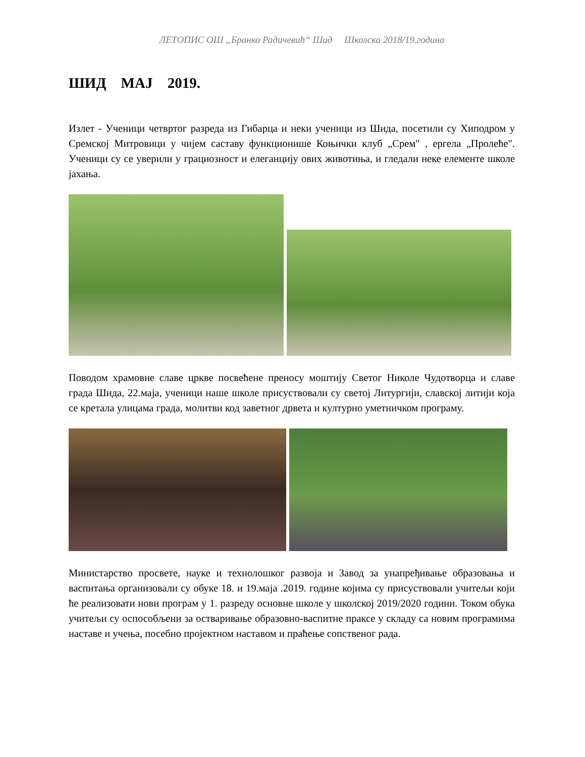ЛЕТОПИС ОШ „Бранко Радичевић“ Шид Школска 2018/19.година
ШИД МАЈ 2019.
Излет - Ученици четвртог разреда из Гибарца и неки ученици из Шида, посетили су Хиподром у Сремској Митровици у чијем саставу функционише Коњички клуб „Срем" , ергела „Пролеће". Ученици су се уверили у грациозност и елеганцију ових животиња, и гледали неке елементе школе јахања.
Поводом храмовне славе цркве посвећене преносу моштију Светог Николе Чудотворца и славе града Шида, 22.маја, ученици наше школе присуствовали су светој Литургији, славској литији која се кретала улицама града, молитви код заветног дрвета и културно уметничком програму.
Министарство просвете, науке и технолошког развоја и Завод за унапређивање образовања и васпитања организовали су обуке 18. и 19.маја .2019. године којима су присуствовали учитељи који ће реализовати нови програм у 1. разреду основне школе у школској 2019/2020 години. Током обука учитељи су оспособљени за остваривање образовно-васпитне праксе у складу са новим програмима наставе и учења, посебно пројектном наставом и праћење сопственог рада.